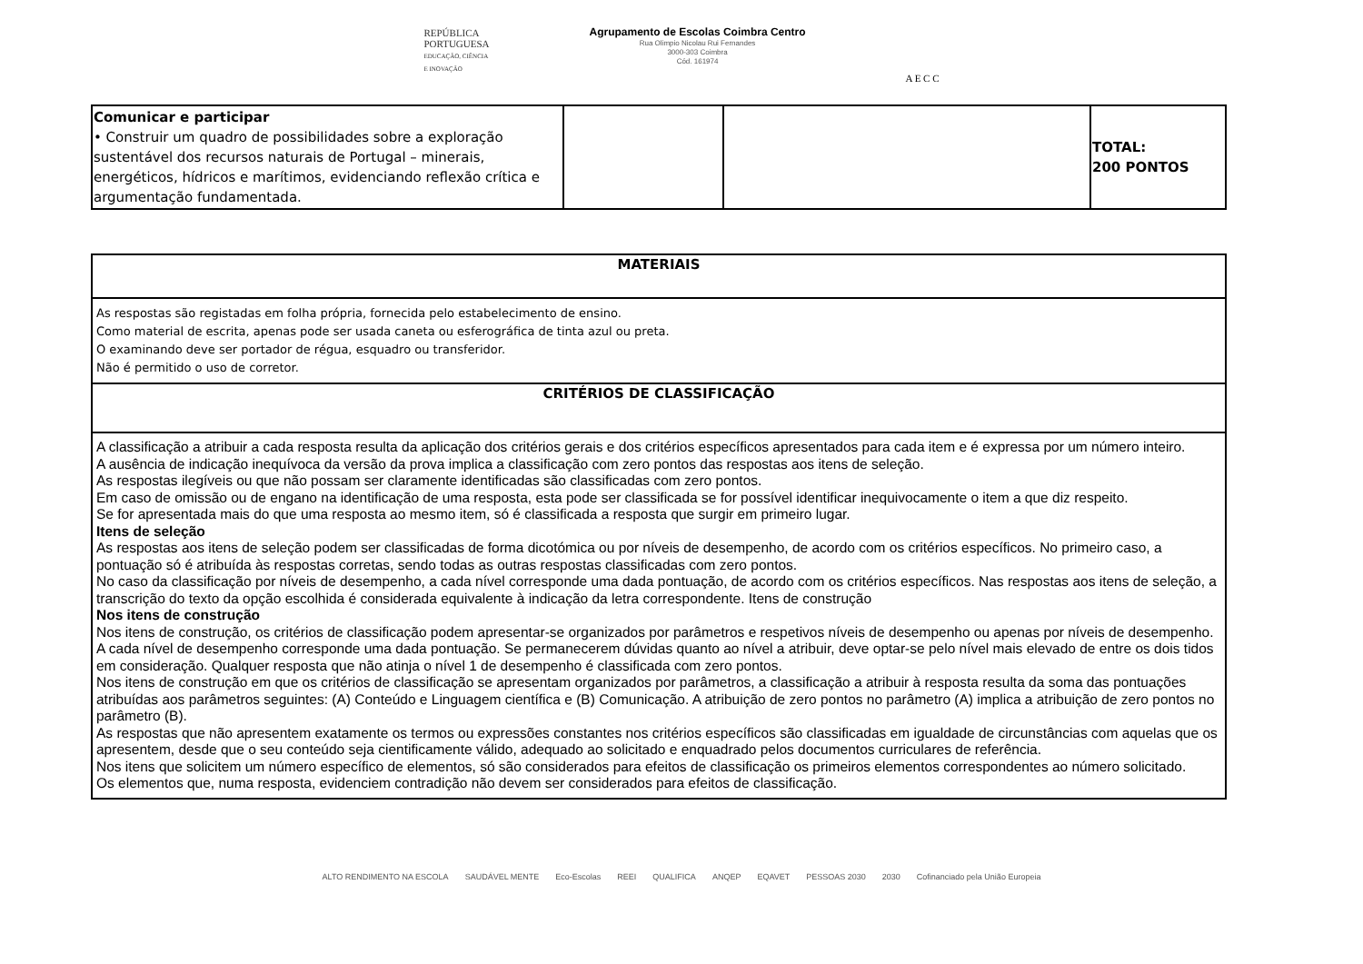REPÚBLICA
PORTUGUESA
EDUCAÇÃO, CIÊNCIA
E INOVAÇÃO
Agrupamento de Escolas Coimbra Centro
Rua Olimpio Nicolau Rui Fernandes
3000-303 Coimbra
Cód. 161974
A E C C
| Comunicar e participar • Construir um quadro de possibilidades sobre a exploração sustentável dos recursos naturais de Portugal – minerais, energéticos, hídricos e marítimos, evidenciando reflexão crítica e argumentação fundamentada. | | | TOTAL: 200 PONTOS |
| MATERIAIS |
| --- |
| As respostas são registadas em folha própria, fornecida pelo estabelecimento de ensino. Como material de escrita, apenas pode ser usada caneta ou esferográfica de tinta azul ou preta. O examinando deve ser portador de régua, esquadro ou transferidor. Não é permitido o uso de corretor. |
| CRITÉRIOS DE CLASSIFICAÇÃO |
| A classificação a atribuir a cada resposta resulta da aplicação dos critérios gerais e dos critérios específicos apresentados para cada item e é expressa por um número inteiro. A ausência de indicação inequívoca da versão da prova implica a classificação com zero pontos das respostas aos itens de seleção. As respostas ilegíveis ou que não possam ser claramente identificadas são classificadas com zero pontos. Em caso de omissão ou de engano na identificação de uma resposta, esta pode ser classificada se for possível identificar inequivocamente o item a que diz respeito. Se for apresentada mais do que uma resposta ao mesmo item, só é classificada a resposta que surgir em primeiro lugar. Itens de seleção As respostas aos itens de seleção podem ser classificadas de forma dicotómica ou por níveis de desempenho, de acordo com os critérios específicos. No primeiro caso, a pontuação só é atribuída às respostas corretas, sendo todas as outras respostas classificadas com zero pontos. No caso da classificação por níveis de desempenho, a cada nível corresponde uma dada pontuação, de acordo com os critérios específicos. Nas respostas aos itens de seleção, a transcrição do texto da opção escolhida é considerada equivalente à indicação da letra correspondente. Itens de construção Nos itens de construção Nos itens de construção, os critérios de classificação podem apresentar-se organizados por parâmetros e respetivos níveis de desempenho ou apenas por níveis de desempenho. A cada nível de desempenho corresponde uma dada pontuação. Se permanecerem dúvidas quanto ao nível a atribuir, deve optar-se pelo nível mais elevado de entre os dois tidos em consideração. Qualquer resposta que não atinja o nível 1 de desempenho é classificada com zero pontos. Nos itens de construção em que os critérios de classificação se apresentam organizados por parâmetros, a classificação a atribuir à resposta resulta da soma das pontuações atribuídas aos parâmetros seguintes: (A) Conteúdo e Linguagem científica e (B) Comunicação. A atribuição de zero pontos no parâmetro (A) implica a atribuição de zero pontos no parâmetro (B). As respostas que não apresentem exatamente os termos ou expressões constantes nos critérios específicos são classificadas em igualdade de circunstâncias com aquelas que os apresentem, desde que o seu conteúdo seja cientificamente válido, adequado ao solicitado e enquadrado pelos documentos curriculares de referência. Nos itens que solicitem um número específico de elementos, só são considerados para efeitos de classificação os primeiros elementos correspondentes ao número solicitado. Os elementos que, numa resposta, evidenciem contradição não devem ser considerados para efeitos de classificação. |
ALTO RENDIMENTO NA ESCOLA SAUDÁVEL MENTE Eco-Escolas REEI QUALIFICA ANQEP EQAVET PESSOAS 2030 2030 Cofinanciado pela União Europeia